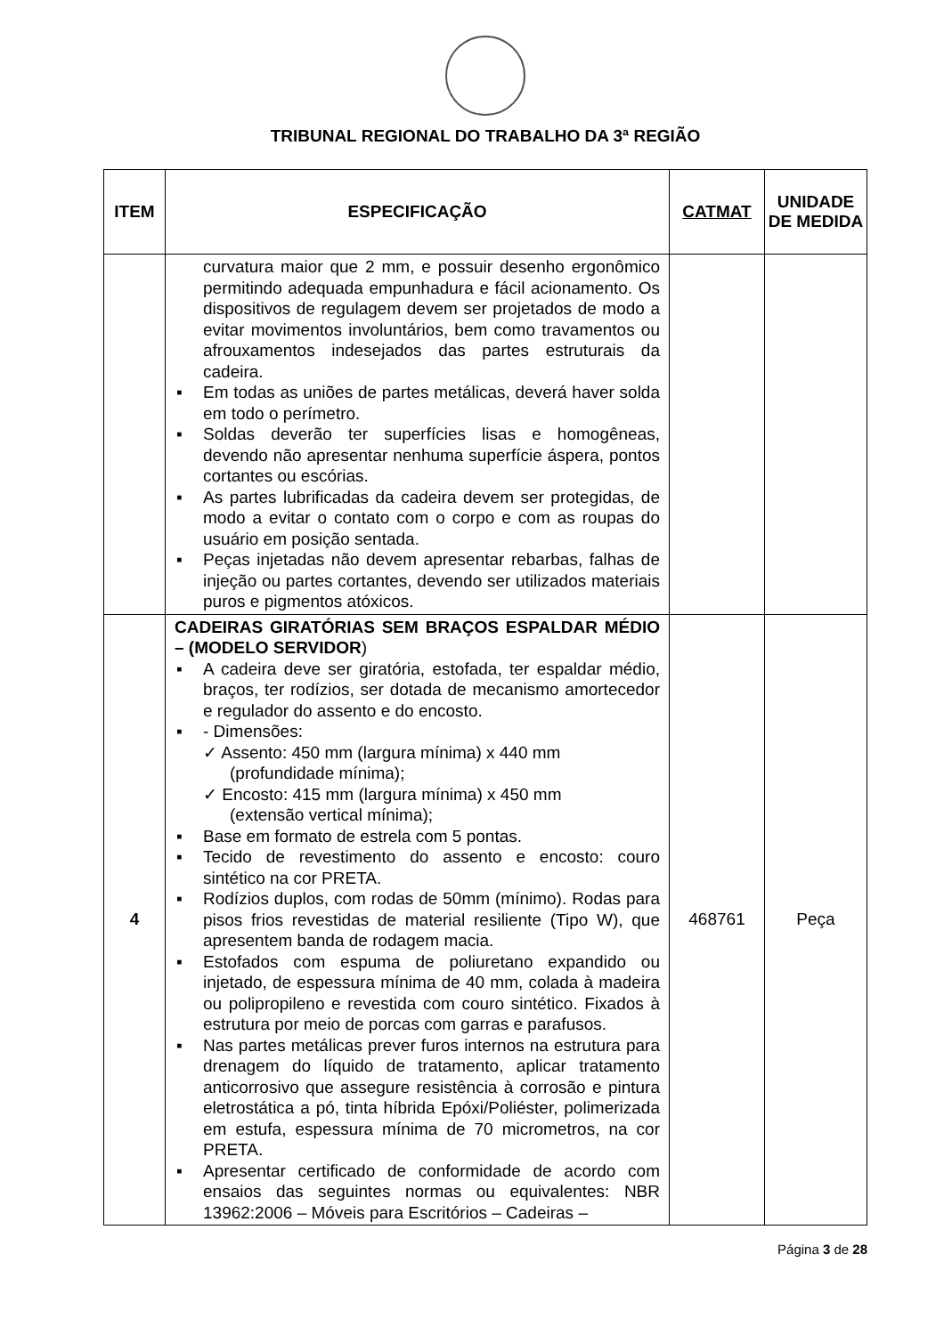TRIBUNAL REGIONAL DO TRABALHO DA 3ª REGIÃO
| ITEM | ESPECIFICAÇÃO | CATMAT | UNIDADE DE MEDIDA |
| --- | --- | --- | --- |
| | curvatura maior que 2 mm, e possuir desenho ergonômico permitindo adequada empunhadura e fácil acionamento. Os dispositivos de regulagem devem ser projetados de modo a evitar movimentos involuntários, bem como travamentos ou afrouxamentos indesejados das partes estruturais da cadeira. ▪ Em todas as uniões de partes metálicas, deverá haver solda em todo o perímetro. ▪ Soldas deverão ter superfícies lisas e homogêneas, devendo não apresentar nenhuma superfície áspera, pontos cortantes ou escórias. ▪ As partes lubrificadas da cadeira devem ser protegidas, de modo a evitar o contato com o corpo e com as roupas do usuário em posição sentada. ▪ Peças injetadas não devem apresentar rebarbas, falhas de injeção ou partes cortantes, devendo ser utilizados materiais puros e pigmentos atóxicos. | | |
| 4 | CADEIRAS GIRATÓRIAS SEM BRAÇOS ESPALDAR MÉDIO – (MODELO SERVIDOR ) ▪ A cadeira deve ser giratória, estofada, ter espaldar médio, braços, ter rodízios, ser dotada de mecanismo amortecedor e regulador do assento e do encosto. ▪ - Dimensões: ✓ Assento: 450 mm (largura mínima) x 440 mm (profundidade mínima); ✓ Encosto: 415 mm (largura mínima) x 450 mm (extensão vertical mínima); ▪ Base em formato de estrela com 5 pontas. ▪ Tecido de revestimento do assento e encosto: couro sintético na cor PRETA. ▪ Rodízios duplos, com rodas de 50mm (mínimo). Rodas para pisos frios revestidas de material resiliente (Tipo W), que apresentem banda de rodagem macia. ▪ Estofados com espuma de poliuretano expandido ou injetado, de espessura mínima de 40 mm, colada à madeira ou polipropileno e revestida com couro sintético. Fixados à estrutura por meio de porcas com garras e parafusos. ▪ Nas partes metálicas prever furos internos na estrutura para drenagem do líquido de tratamento, aplicar tratamento anticorrosivo que assegure resistência à corrosão e pintura eletrostática a pó, tinta híbrida Epóxi/Poliéster, polimerizada em estufa, espessura mínima de 70 micrometros, na cor PRETA. ▪ Apresentar certificado de conformidade de acordo com ensaios das seguintes normas ou equivalentes: NBR 13962:2006 – Móveis para Escritórios – Cadeiras – | 468761 | Peça |
Página 3 de 28